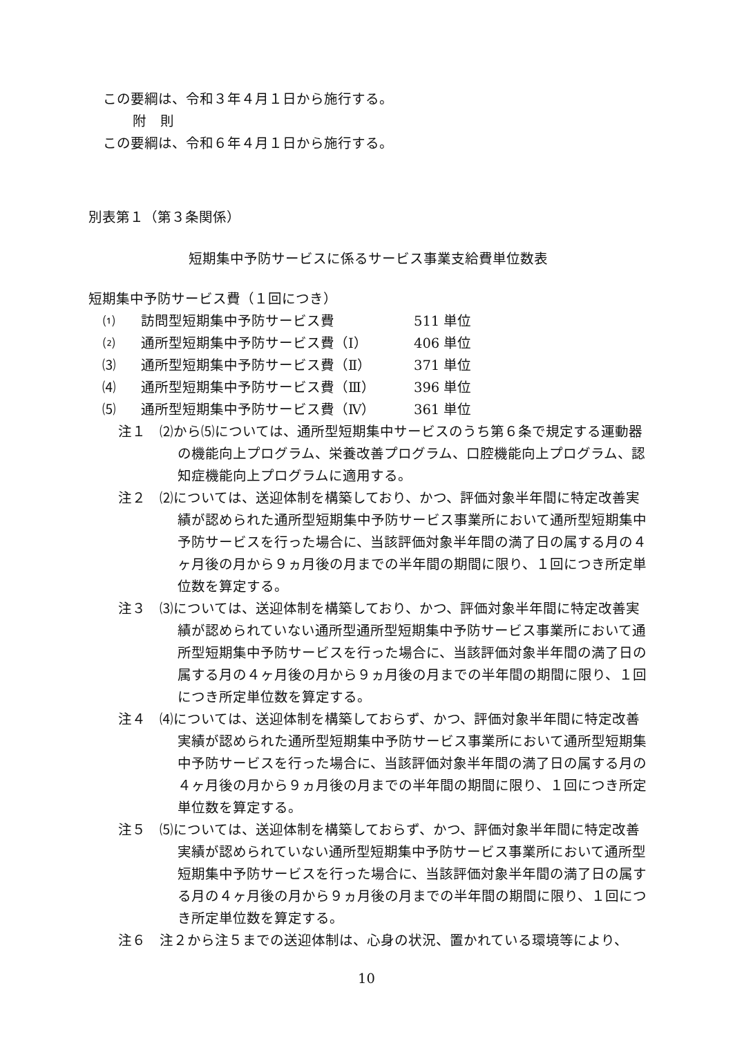この要綱は、令和３年４月１日から施行する。
附　則
この要綱は、令和６年４月１日から施行する。
別表第１（第３条関係）
短期集中予防サービスに係るサービス事業支給費単位数表
短期集中予防サービス費（１回につき）
⑴ 訪問型短期集中予防サービス費 511 単位
⑵ 通所型短期集中予防サービス費（Ⅰ） 406 単位
⑶ 通所型短期集中予防サービス費（Ⅱ） 371 単位
⑷ 通所型短期集中予防サービス費（Ⅲ） 396 単位
⑸ 通所型短期集中予防サービス費（Ⅳ） 361 単位
注１　⑵から⑸については、通所型短期集中サービスのうち第６条で規定する運動器の機能向上プログラム、栄養改善プログラム、口腔機能向上プログラム、認知症機能向上プログラムに適用する。
注２　⑵については、送迎体制を構築しており、かつ、評価対象半年間に特定改善実績が認められた通所型短期集中予防サービス事業所において通所型短期集中予防サービスを行った場合に、当該評価対象半年間の満了日の属する月の４ヶ月後の月から９ヵ月後の月までの半年間の期間に限り、１回につき所定単位数を算定する。
注３　⑶については、送迎体制を構築しており、かつ、評価対象半年間に特定改善実績が認められていない通所型通所型短期集中予防サービス事業所において通所型短期集中予防サービスを行った場合に、当該評価対象半年間の満了日の属する月の４ヶ月後の月から９ヵ月後の月までの半年間の期間に限り、１回につき所定単位数を算定する。
注４　⑷については、送迎体制を構築しておらず、かつ、評価対象半年間に特定改善実績が認められた通所型短期集中予防サービス事業所において通所型短期集中予防サービスを行った場合に、当該評価対象半年間の満了日の属する月の４ヶ月後の月から９ヵ月後の月までの半年間の期間に限り、１回につき所定単位数を算定する。
注５　⑸については、送迎体制を構築しておらず、かつ、評価対象半年間に特定改善実績が認められていない通所型短期集中予防サービス事業所において通所型短期集中予防サービスを行った場合に、当該評価対象半年間の満了日の属する月の４ヶ月後の月から９ヵ月後の月までの半年間の期間に限り、１回につき所定単位数を算定する。
注６　注２から注５までの送迎体制は、心身の状況、置かれている環境等により、
10